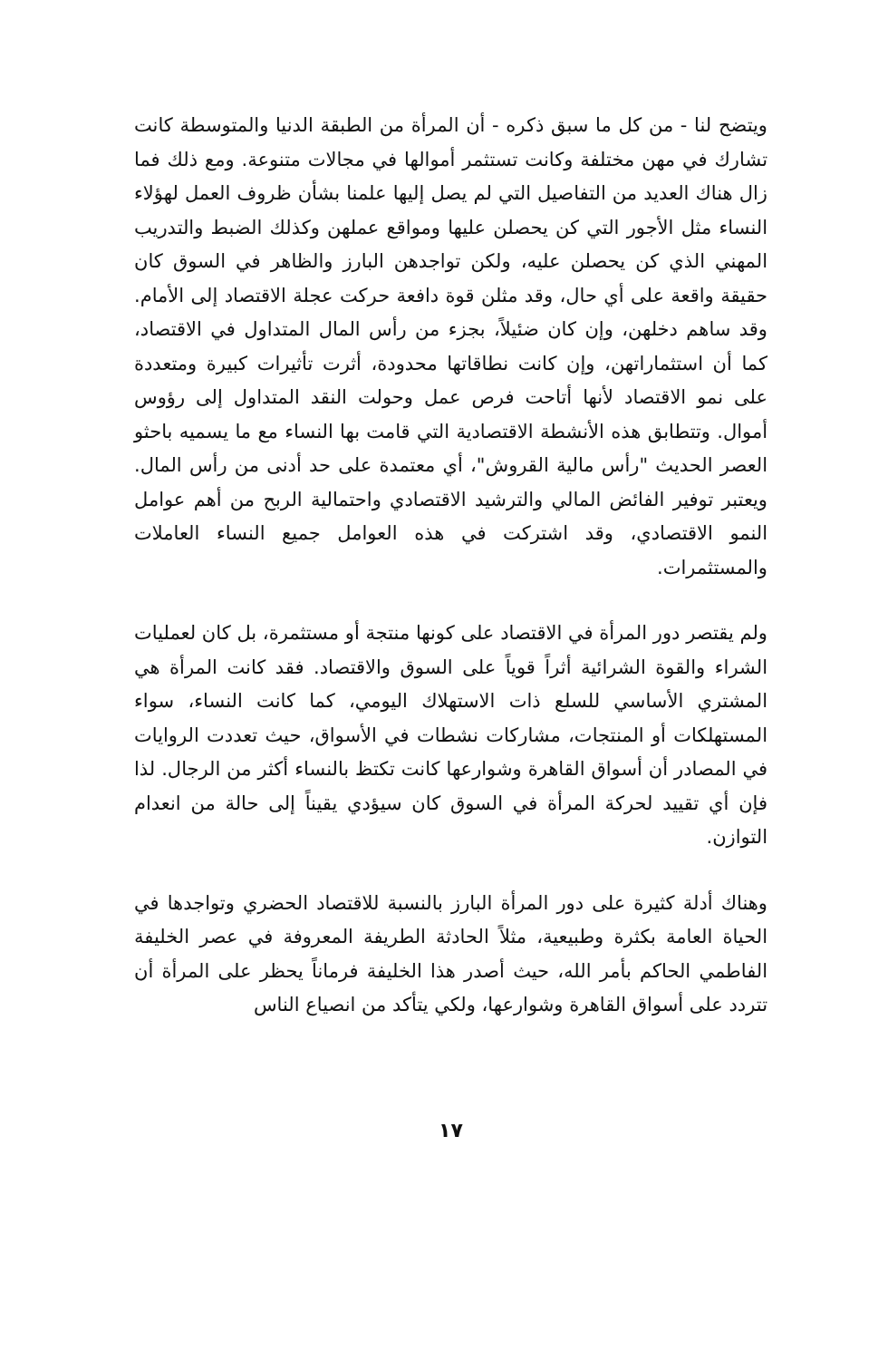ويتضح لنا - من كل ما سبق ذكره - أن المرأة من الطبقة الدنيا والمتوسطة كانت تشارك في مهن مختلفة وكانت تستثمر أموالها في مجالات متنوعة. ومع ذلك فما زال هناك العديد من التفاصيل التي لم يصل إليها علمنا بشأن ظروف العمل لهؤلاء النساء مثل الأجور التي كن يحصلن عليها ومواقع عملهن وكذلك الضبط والتدريب المهني الذي كن يحصلن عليه، ولكن تواجدهن البارز والظاهر في السوق كان حقيقة واقعة على أي حال، وقد مثلن قوة دافعة حركت عجلة الاقتصاد إلى الأمام. وقد ساهم دخلهن، وإن كان ضئيلاً، بجزء من رأس المال المتداول في الاقتصاد، كما أن استثماراتهن، وإن كانت نطاقاتها محدودة، أثرت تأثيرات كبيرة ومتعددة على نمو الاقتصاد لأنها أتاحت فرص عمل وحولت النقد المتداول إلى رؤوس أموال. وتتطابق هذه الأنشطة الاقتصادية التي قامت بها النساء مع ما يسميه باحثو العصر الحديث "رأس مالية القروش"، أي معتمدة على حد أدنى من رأس المال. ويعتبر توفير الفائض المالي والترشيد الاقتصادي واحتمالية الربح من أهم عوامل النمو الاقتصادي، وقد اشتركت في هذه العوامل جميع النساء العاملات والمستثمرات.
ولم يقتصر دور المرأة في الاقتصاد على كونها منتجة أو مستثمرة، بل كان لعمليات الشراء والقوة الشرائية أثراً قوياً على السوق والاقتصاد. فقد كانت المرأة هي المشتري الأساسي للسلع ذات الاستهلاك اليومي، كما كانت النساء، سواء المستهلكات أو المنتجات، مشاركات نشطات في الأسواق، حيث تعددت الروايات في المصادر أن أسواق القاهرة وشوارعها كانت تكتظ بالنساء أكثر من الرجال. لذا فإن أي تقييد لحركة المرأة في السوق كان سيؤدي يقيناً إلى حالة من انعدام التوازن.
وهناك أدلة كثيرة على دور المرأة البارز بالنسبة للاقتصاد الحضري وتواجدها في الحياة العامة بكثرة وطبيعية، مثلاً الحادثة الطريفة المعروفة في عصر الخليفة الفاطمي الحاكم بأمر الله، حيث أصدر هذا الخليفة فرماناً يحظر على المرأة أن تتردد على أسواق القاهرة وشوارعها، ولكي يتأكد من انصياع الناس
١٧